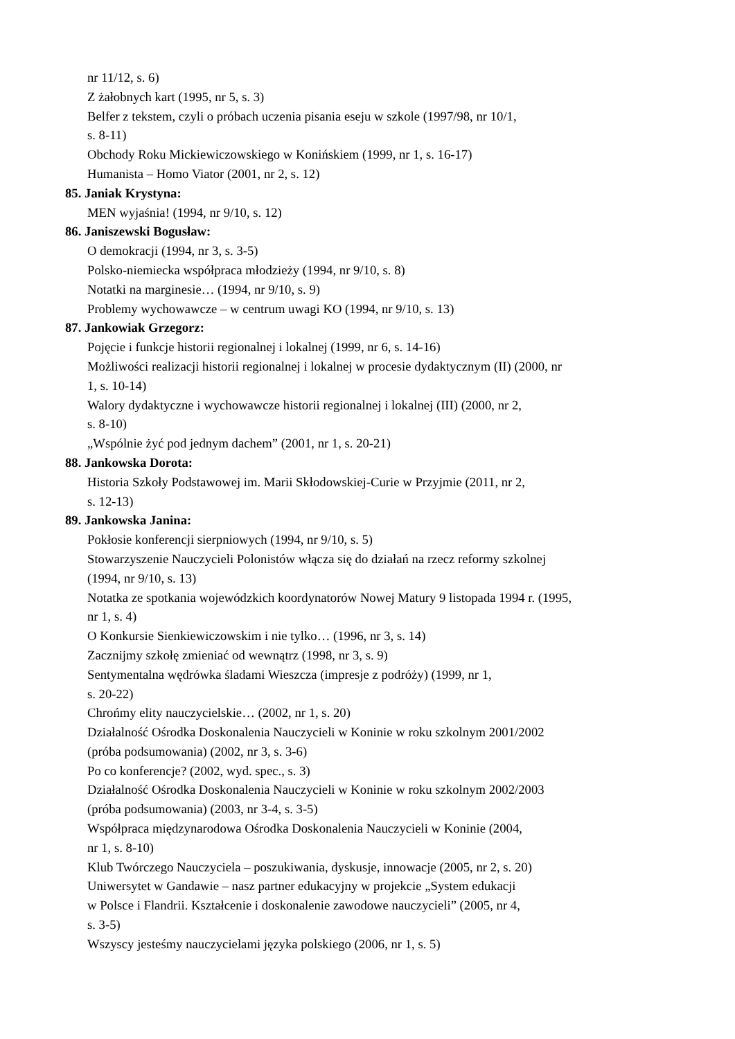nr 11/12, s. 6)
Z żałobnych kart (1995, nr 5, s. 3)
Belfer z tekstem, czyli o próbach uczenia pisania eseju w szkole (1997/98, nr 10/1,
s. 8-11)
Obchody Roku Mickiewiczowskiego w Konińskiem (1999, nr 1, s. 16-17)
Humanista – Homo Viator (2001, nr 2, s. 12)
85. Janiak Krystyna:
MEN wyjaśnia! (1994, nr 9/10, s. 12)
86. Janiszewski Bogusław:
O demokracji (1994, nr 3, s. 3-5)
Polsko-niemiecka współpraca młodzieży (1994, nr 9/10, s. 8)
Notatki na marginesie… (1994, nr 9/10, s. 9)
Problemy wychowawcze – w centrum uwagi KO (1994, nr 9/10, s. 13)
87. Jankowiak Grzegorz:
Pojęcie i funkcje historii regionalnej i lokalnej (1999, nr 6, s. 14-16)
Możliwości realizacji historii regionalnej i lokalnej w procesie dydaktycznym (II) (2000, nr
1, s. 10-14)
Walory dydaktyczne i wychowawcze historii regionalnej i lokalnej (III) (2000, nr 2,
s. 8-10)
„Wspólnie żyć pod jednym dachem” (2001, nr 1, s. 20-21)
88. Jankowska Dorota:
Historia Szkoły Podstawowej im. Marii Skłodowskiej-Curie w Przyjmie (2011, nr 2,
s. 12-13)
89. Jankowska Janina:
Pokłosie konferencji sierpniowych (1994, nr 9/10, s. 5)
Stowarzyszenie Nauczycieli Polonistów włącza się do działań na rzecz reformy szkolnej
(1994, nr 9/10, s. 13)
Notatka ze spotkania wojewódzkich koordynatorów Nowej Matury 9 listopada 1994 r. (1995,
nr 1, s. 4)
O Konkursie Sienkiewiczowskim i nie tylko… (1996, nr 3, s. 14)
Zacznijmy szkołę zmieniać od wewnątrz (1998, nr 3, s. 9)
Sentymentalna wędrówka śladami Wieszcza (impresje z podróży) (1999, nr 1,
s. 20-22)
Chrońmy elity nauczycielskie… (2002, nr 1, s. 20)
Działalność Ośrodka Doskonalenia Nauczycieli w Koninie w roku szkolnym 2001/2002
(próba podsumowania) (2002, nr 3, s. 3-6)
Po co konferencje? (2002, wyd. spec., s. 3)
Działalność Ośrodka Doskonalenia Nauczycieli w Koninie w roku szkolnym 2002/2003
(próba podsumowania) (2003, nr 3-4, s. 3-5)
Współpraca międzynarodowa Ośrodka Doskonalenia Nauczycieli w Koninie (2004,
nr 1, s. 8-10)
Klub Twórczego Nauczyciela – poszukiwania, dyskusje, innowacje (2005, nr 2, s. 20)
Uniwersytet w Gandawie – nasz partner edukacyjny w projekcie „System edukacji
w Polsce i Flandrii. Kształcenie i doskonalenie zawodowe nauczycieli” (2005, nr 4,
s. 3-5)
Wszyscy jesteśmy nauczycielami języka polskiego (2006, nr 1, s. 5)